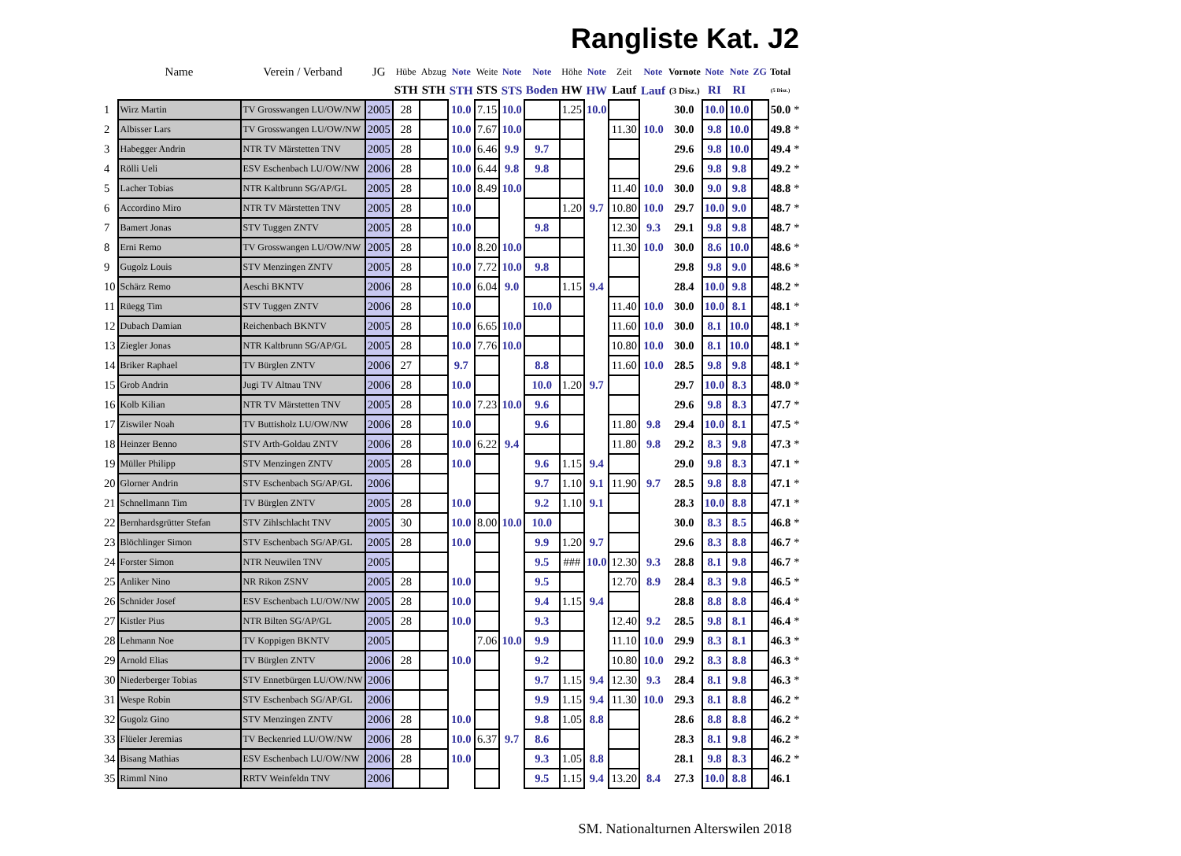Rangliste Kat. J2
| | Name | Verein / Verband | JG | Hübe | Abzug | Note | Weite | Note | Note | Höhe | Note | Zeit | Note | Vornote | Note | Note | ZG | Total | |
| --- | --- | --- | --- | --- | --- | --- | --- | --- | --- | --- | --- | --- | --- | --- | --- | --- | --- | --- | --- |
| | | | | STH | STH | STH | STS | STS | Boden | HW | HW | Lauf | Lauf | (3 Disz.) | RI | RI | | (5 Disz.) | |
| 1 | Wirz Martin | TV Grosswangen LU/OW/NW | 2005 | 28 | | 10.0 | 7.15 | 10.0 | | 1.25 | 10.0 | | | 30.0 | 10.0 | 10.0 | | 50.0 | * |
| 2 | Albisser Lars | TV Grosswangen LU/OW/NW | 2005 | 28 | | 10.0 | 7.67 | 10.0 | | | | 11.30 | 10.0 | 30.0 | 9.8 | 10.0 | | 49.8 | * |
| 3 | Habegger Andrin | NTR TV Märstetten TNV | 2005 | 28 | | 10.0 | 6.46 | 9.9 | 9.7 | | | | | 29.6 | 9.8 | 10.0 | | 49.4 | * |
| 4 | Rölli Ueli | ESV Eschenbach LU/OW/NW | 2006 | 28 | | 10.0 | 6.44 | 9.8 | 9.8 | | | | | 29.6 | 9.8 | 9.8 | | 49.2 | * |
| 5 | Lacher Tobias | NTR Kaltbrunn SG/AP/GL | 2005 | 28 | | 10.0 | 8.49 | 10.0 | | | | 11.40 | 10.0 | 30.0 | 9.0 | 9.8 | | 48.8 | * |
| 6 | Accordino Miro | NTR TV Märstetten TNV | 2005 | 28 | | 10.0 | | | | 1.20 | 9.7 | 10.80 | 10.0 | 29.7 | 10.0 | 9.0 | | 48.7 | * |
| 7 | Bamert Jonas | STV Tuggen ZNTV | 2005 | 28 | | 10.0 | | | 9.8 | | | 12.30 | 9.3 | 29.1 | 9.8 | 9.8 | | 48.7 | * |
| 8 | Erni Remo | TV Grosswangen LU/OW/NW | 2005 | 28 | | 10.0 | 8.20 | 10.0 | | | | 11.30 | 10.0 | 30.0 | 8.6 | 10.0 | | 48.6 | * |
| 9 | Gugolz Louis | STV Menzingen ZNTV | 2005 | 28 | | 10.0 | 7.72 | 10.0 | 9.8 | | | | | 29.8 | 9.8 | 9.0 | | 48.6 | * |
| 10 | Schärz Remo | Aeschi BKNTV | 2006 | 28 | | 10.0 | 6.04 | 9.0 | | 1.15 | 9.4 | | | 28.4 | 10.0 | 9.8 | | 48.2 | * |
| 11 | Rüegg Tim | STV Tuggen ZNTV | 2006 | 28 | | 10.0 | | | 10.0 | | | 11.40 | 10.0 | 30.0 | 10.0 | 8.1 | | 48.1 | * |
| 12 | Dubach Damian | Reichenbach BKNTV | 2005 | 28 | | 10.0 | 6.65 | 10.0 | | | | 11.60 | 10.0 | 30.0 | 8.1 | 10.0 | | 48.1 | * |
| 13 | Ziegler Jonas | NTR Kaltbrunn SG/AP/GL | 2005 | 28 | | 10.0 | 7.76 | 10.0 | | | | 10.80 | 10.0 | 30.0 | 8.1 | 10.0 | | 48.1 | * |
| 14 | Briker Raphael | TV Bürglen ZNTV | 2006 | 27 | | 9.7 | | | 8.8 | | | 11.60 | 10.0 | 28.5 | 9.8 | 9.8 | | 48.1 | * |
| 15 | Grob Andrin | Jugi TV Altnau TNV | 2006 | 28 | | 10.0 | | | 10.0 | 1.20 | 9.7 | | | 29.7 | 10.0 | 8.3 | | 48.0 | * |
| 16 | Kolb Kilian | NTR TV Märstetten TNV | 2005 | 28 | | 10.0 | 7.23 | 10.0 | 9.6 | | | | | 29.6 | 9.8 | 8.3 | | 47.7 | * |
| 17 | Ziswiler Noah | TV Buttisholz LU/OW/NW | 2006 | 28 | | 10.0 | | | 9.6 | | | 11.80 | 9.8 | 29.4 | 10.0 | 8.1 | | 47.5 | * |
| 18 | Heinzer Benno | STV Arth-Goldau ZNTV | 2006 | 28 | | 10.0 | 6.22 | 9.4 | | | | 11.80 | 9.8 | 29.2 | 8.3 | 9.8 | | 47.3 | * |
| 19 | Müller Philipp | STV Menzingen ZNTV | 2005 | 28 | | 10.0 | | | 9.6 | 1.15 | 9.4 | | | 29.0 | 9.8 | 8.3 | | 47.1 | * |
| 20 | Glorner Andrin | STV Eschenbach SG/AP/GL | 2006 | | | | | | 9.7 | 1.10 | 9.1 | 11.90 | 9.7 | 28.5 | 9.8 | 8.8 | | 47.1 | * |
| 21 | Schnellmann Tim | TV Bürglen ZNTV | 2005 | 28 | | 10.0 | | | 9.2 | 1.10 | 9.1 | | | 28.3 | 10.0 | 8.8 | | 47.1 | * |
| 22 | Bernhardsgrütter Stefan | STV Zihlschlacht TNV | 2005 | 30 | | 10.0 | 8.00 | 10.0 | 10.0 | | | | | 30.0 | 8.3 | 8.5 | | 46.8 | * |
| 23 | Blöchlinger Simon | STV Eschenbach SG/AP/GL | 2005 | 28 | | 10.0 | | | 9.9 | 1.20 | 9.7 | | | 29.6 | 8.3 | 8.8 | | 46.7 | * |
| 24 | Forster Simon | NTR Neuwilen TNV | 2005 | | | | | | 9.5 | ### | 10.0 | 12.30 | 9.3 | 28.8 | 8.1 | 9.8 | | 46.7 | * |
| 25 | Anliker Nino | NR Rikon ZSNV | 2005 | 28 | | 10.0 | | | 9.5 | | | 12.70 | 8.9 | 28.4 | 8.3 | 9.8 | | 46.5 | * |
| 26 | Schnider Josef | ESV Eschenbach LU/OW/NW | 2005 | 28 | | 10.0 | | | 9.4 | 1.15 | 9.4 | | | 28.8 | 8.8 | 8.8 | | 46.4 | * |
| 27 | Kistler Pius | NTR Bilten SG/AP/GL | 2005 | 28 | | 10.0 | | | 9.3 | | | 12.40 | 9.2 | 28.5 | 9.8 | 8.1 | | 46.4 | * |
| 28 | Lehmann Noe | TV Koppigen BKNTV | 2005 | | | | 7.06 | 10.0 | 9.9 | | | 11.10 | 10.0 | 29.9 | 8.3 | 8.1 | | 46.3 | * |
| 29 | Arnold Elias | TV Bürglen ZNTV | 2006 | 28 | | 10.0 | | | 9.2 | | | 10.80 | 10.0 | 29.2 | 8.3 | 8.8 | | 46.3 | * |
| 30 | Niederberger Tobias | STV Ennetbürgen LU/OW/NW | 2006 | | | | | | 9.7 | 1.15 | 9.4 | 12.30 | 9.3 | 28.4 | 8.1 | 9.8 | | 46.3 | * |
| 31 | Wespe Robin | STV Eschenbach SG/AP/GL | 2006 | | | | | | 9.9 | 1.15 | 9.4 | 11.30 | 10.0 | 29.3 | 8.1 | 8.8 | | 46.2 | * |
| 32 | Gugolz Gino | STV Menzingen ZNTV | 2006 | 28 | | 10.0 | | | 9.8 | 1.05 | 8.8 | | | 28.6 | 8.8 | 8.8 | | 46.2 | * |
| 33 | Flüeler Jeremias | TV Beckenried LU/OW/NW | 2006 | 28 | | 10.0 | 6.37 | 9.7 | 8.6 | | | | | 28.3 | 8.1 | 9.8 | | 46.2 | * |
| 34 | Bisang Mathias | ESV Eschenbach LU/OW/NW | 2006 | 28 | | 10.0 | | | 9.3 | 1.05 | 8.8 | | | 28.1 | 9.8 | 8.3 | | 46.2 | * |
| 35 | Rimml Nino | RRTV Weinfeldn TNV | 2006 | | | | | | 9.5 | 1.15 | 9.4 | 13.20 | 8.4 | 27.3 | 10.0 | 8.8 | | 46.1 | |
SM. Nationalturnen Alterswilen 2018